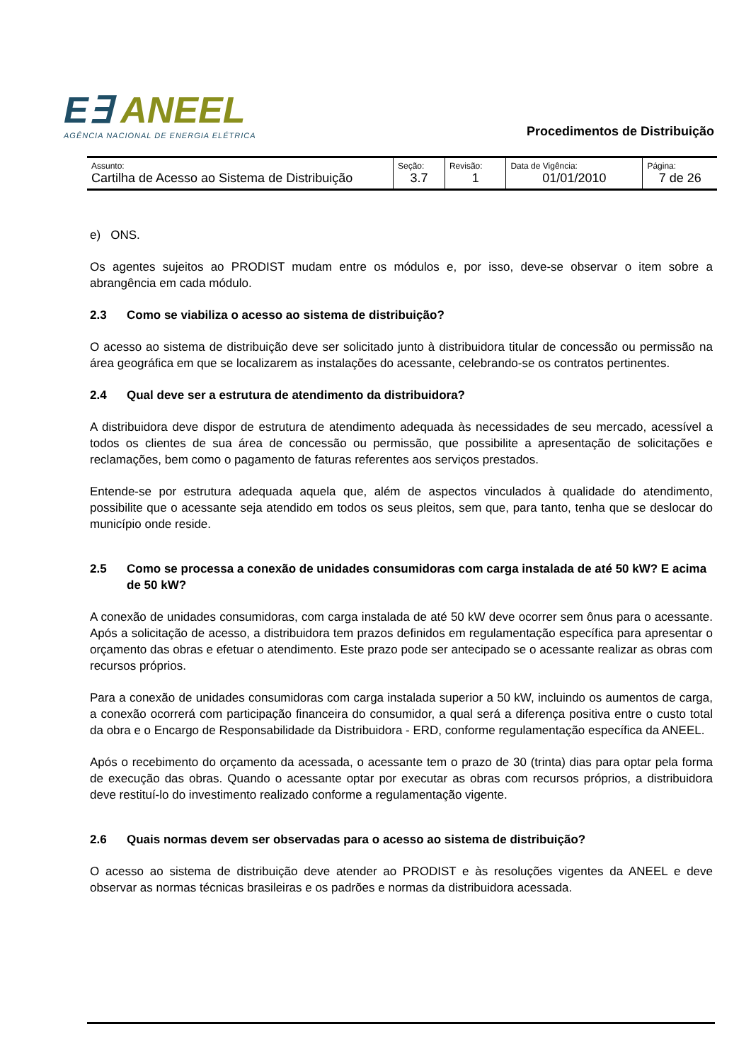E∃ ANEEL
AGÊNCIA NACIONAL DE ENERGIA ELÉTRICA
Procedimentos de Distribuição
| Assunto: Cartilha de Acesso ao Sistema de Distribuição | Seção: 3.7 | Revisão: 1 | Data de Vigência: 01/01/2010 | Página: 7 de 26 |
e) ONS.
Os agentes sujeitos ao PRODIST mudam entre os módulos e, por isso, deve-se observar o item sobre a abrangência em cada módulo.
2.3 Como se viabiliza o acesso ao sistema de distribuição?
O acesso ao sistema de distribuição deve ser solicitado junto à distribuidora titular de concessão ou permissão na área geográfica em que se localizarem as instalações do acessante, celebrando-se os contratos pertinentes.
2.4 Qual deve ser a estrutura de atendimento da distribuidora?
A distribuidora deve dispor de estrutura de atendimento adequada às necessidades de seu mercado, acessível a todos os clientes de sua área de concessão ou permissão, que possibilite a apresentação de solicitações e reclamações, bem como o pagamento de faturas referentes aos serviços prestados.
Entende-se por estrutura adequada aquela que, além de aspectos vinculados à qualidade do atendimento, possibilite que o acessante seja atendido em todos os seus pleitos, sem que, para tanto, tenha que se deslocar do município onde reside.
2.5 Como se processa a conexão de unidades consumidoras com carga instalada de até 50 kW? E acima de 50 kW?
A conexão de unidades consumidoras, com carga instalada de até 50 kW deve ocorrer sem ônus para o acessante. Após a solicitação de acesso, a distribuidora tem prazos definidos em regulamentação específica para apresentar o orçamento das obras e efetuar o atendimento. Este prazo pode ser antecipado se o acessante realizar as obras com recursos próprios.
Para a conexão de unidades consumidoras com carga instalada superior a 50 kW, incluindo os aumentos de carga, a conexão ocorrerá com participação financeira do consumidor, a qual será a diferença positiva entre o custo total da obra e o Encargo de Responsabilidade da Distribuidora - ERD, conforme regulamentação específica da ANEEL.
Após o recebimento do orçamento da acessada, o acessante tem o prazo de 30 (trinta) dias para optar pela forma de execução das obras. Quando o acessante optar por executar as obras com recursos próprios, a distribuidora deve restituí-lo do investimento realizado conforme a regulamentação vigente.
2.6 Quais normas devem ser observadas para o acesso ao sistema de distribuição?
O acesso ao sistema de distribuição deve atender ao PRODIST e às resoluções vigentes da ANEEL e deve observar as normas técnicas brasileiras e os padrões e normas da distribuidora acessada.